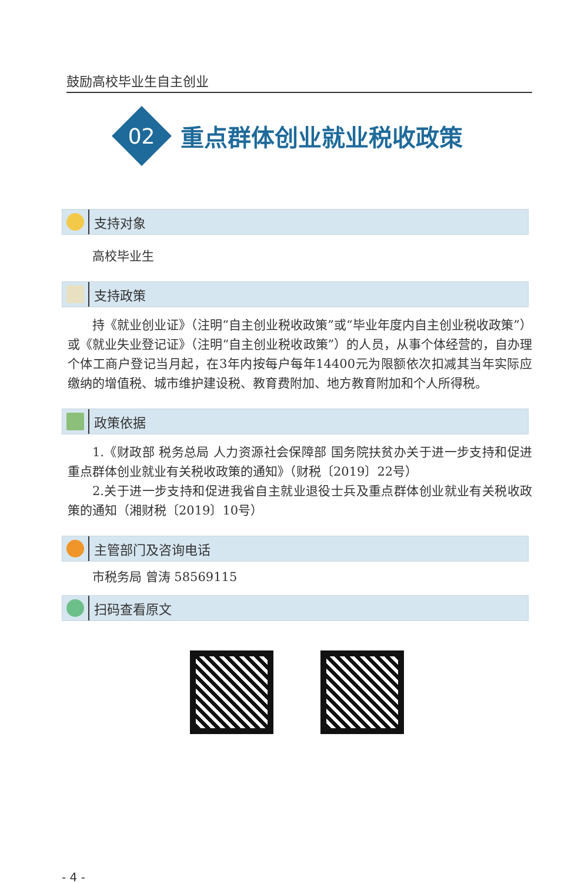鼓励高校毕业生自主创业
02
重点群体创业就业税收政策
支持对象
高校毕业生
支持政策
持《就业创业证》（注明“自主创业税收政策”或“毕业年度内自主创业税收政策”）或《就业失业登记证》（注明“自主创业税收政策”）的人员，从事个体经营的，自办理个体工商户登记当月起，在3年内按每户每年14400元为限额依次扣减其当年实际应缴纳的增值税、城市维护建设税、教育费附加、地方教育附加和个人所得税。
政策依据
1.《财政部 税务总局 人力资源社会保障部 国务院扶贫办关于进一步支持和促进重点群体创业就业有关税收政策的通知》（财税〔2019〕22号）
2.关于进一步支持和促进我省自主就业退役士兵及重点群体创业就业有关税收政策的通知（湘财税〔2019〕10号）
主管部门及咨询电话
市税务局 曾涛 58569115
扫码查看原文
- 4 -